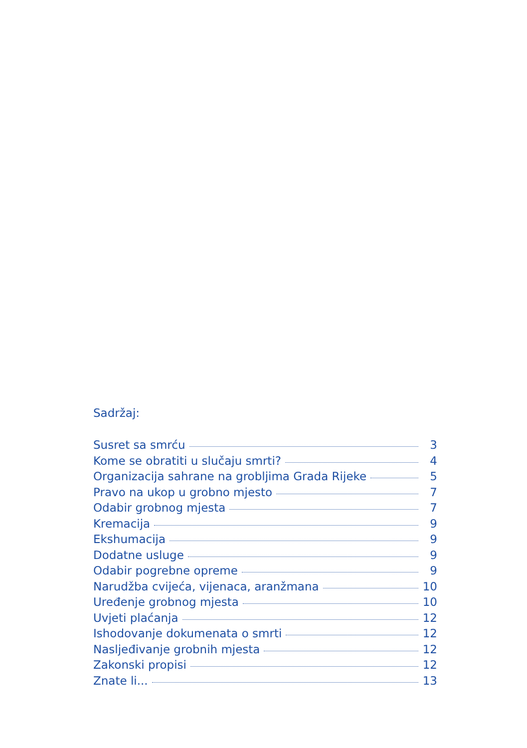Sadržaj:
Susret sa smrću 3
Kome se obratiti u slučaju smrti? 4
Organizacija sahrane na grobljima Grada Rijeke 5
Pravo na ukop u grobno mjesto 7
Odabir grobnog mjesta 7
Kremacija 9
Ekshumacija 9
Dodatne usluge 9
Odabir pogrebne opreme 9
Narudžba cvijeća, vijenaca, aranžmana 10
Uređenje grobnog mjesta 10
Uvjeti plaćanja 12
Ishodovanje dokumenata o smrti 12
Nasljeđivanje grobnih mjesta 12
Zakonski propisi 12
Znate li... 13